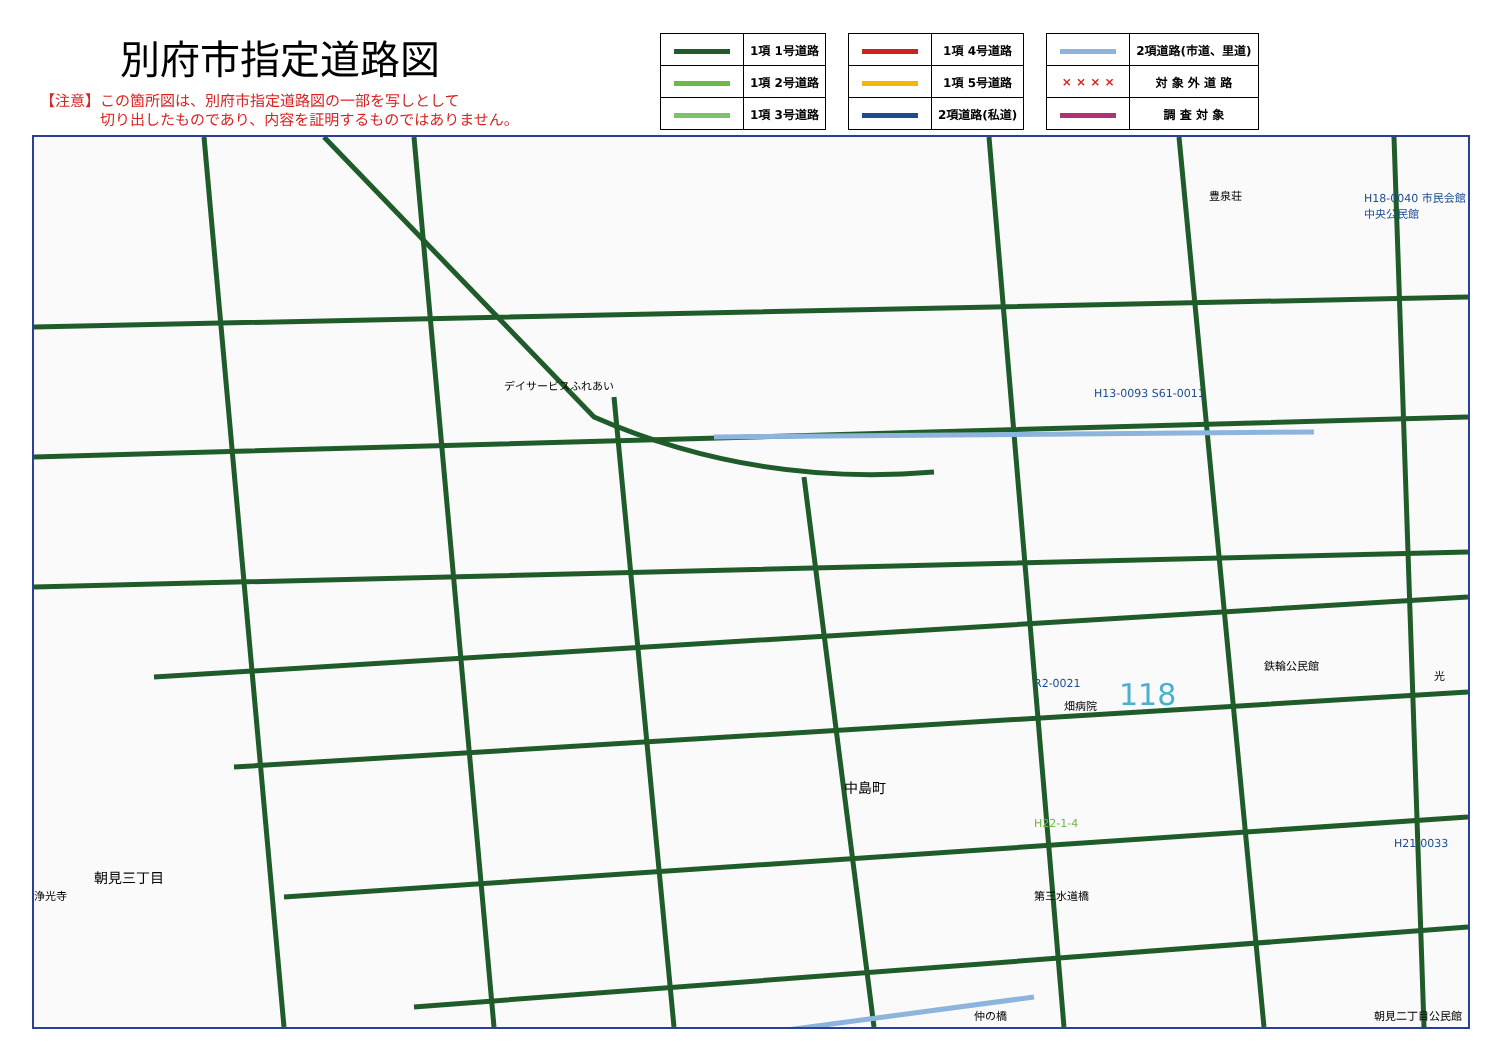別府市指定道路図
【注意】この箇所図は、別府市指定道路図の一部を写しとして
　　　　切り出したものであり、内容を証明するものではありません。
| | 1項 1号道路 |
| | 1項 2号道路 |
| | 1項 3号道路 |
| | 1項 4号道路 |
| | 1項 5号道路 |
| | 2項道路(私道) |
| | 2項道路(市道、里道) |
| × × × × | 対 象 外 道 路 |
| | 調 査 対 象 |
118 畑病院
中島町
デイサービスふれあい
豊泉荘
R2-0021
H13-0093 S61-0011
H18-0040 市民会館 中央公民館
鉄輪公民館
光
H21-0033
朝見三丁目
浄光寺
H22-1-4
第三水道橋
朝見二丁目公民館 仲の橋